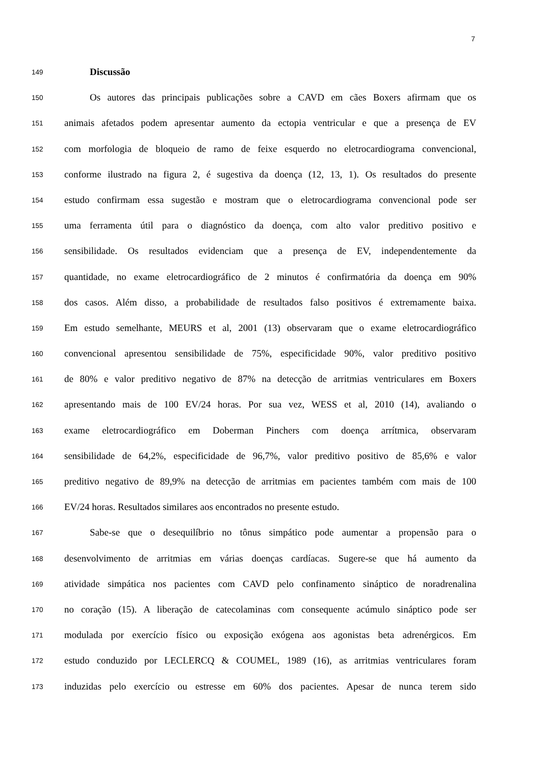7
149
Discussão
150
Os autores das principais publicações sobre a CAVD em cães Boxers afirmam que os
151
animais afetados podem apresentar aumento da ectopia ventricular e que a presença de EV
152
com morfologia de bloqueio de ramo de feixe esquerdo no eletrocardiograma convencional,
153
conforme ilustrado na figura 2, é sugestiva da doença (12, 13, 1). Os resultados do presente
154
estudo confirmam essa sugestão e mostram que o eletrocardiograma convencional pode ser
155
uma ferramenta útil para o diagnóstico da doença, com alto valor preditivo positivo e
156
sensibilidade. Os resultados evidenciam que a presença de EV, independentemente da
157
quantidade, no exame eletrocardiográfico de 2 minutos é confirmatória da doença em 90%
158
dos casos. Além disso, a probabilidade de resultados falso positivos é extremamente baixa.
159
Em estudo semelhante, MEURS et al, 2001 (13) observaram que o exame eletrocardiográfico
160
convencional apresentou sensibilidade de 75%, especificidade 90%, valor preditivo positivo
161
de 80% e valor preditivo negativo de 87% na detecção de arritmias ventriculares em Boxers
162
apresentando mais de 100 EV/24 horas. Por sua vez, WESS et al, 2010 (14), avaliando o
163
exame eletrocardiográfico em Doberman Pinchers com doença arrítmica, observaram
164
sensibilidade de 64,2%, especificidade de 96,7%, valor preditivo positivo de 85,6% e valor
165
preditivo negativo de 89,9% na detecção de arritmias em pacientes também com mais de 100
166
EV/24 horas. Resultados similares aos encontrados no presente estudo.
167
Sabe-se que o desequilíbrio no tônus simpático pode aumentar a propensão para o
168
desenvolvimento de arritmias em várias doenças cardíacas. Sugere-se que há aumento da
169
atividade simpática nos pacientes com CAVD pelo confinamento sináptico de noradrenalina
170
no coração (15). A liberação de catecolaminas com consequente acúmulo sináptico pode ser
171
modulada por exercício físico ou exposição exógena aos agonistas beta adrenérgicos. Em
172
estudo conduzido por LECLERCQ & COUMEL, 1989 (16), as arritmias ventriculares foram
173
induzidas pelo exercício ou estresse em 60% dos pacientes. Apesar de nunca terem sido